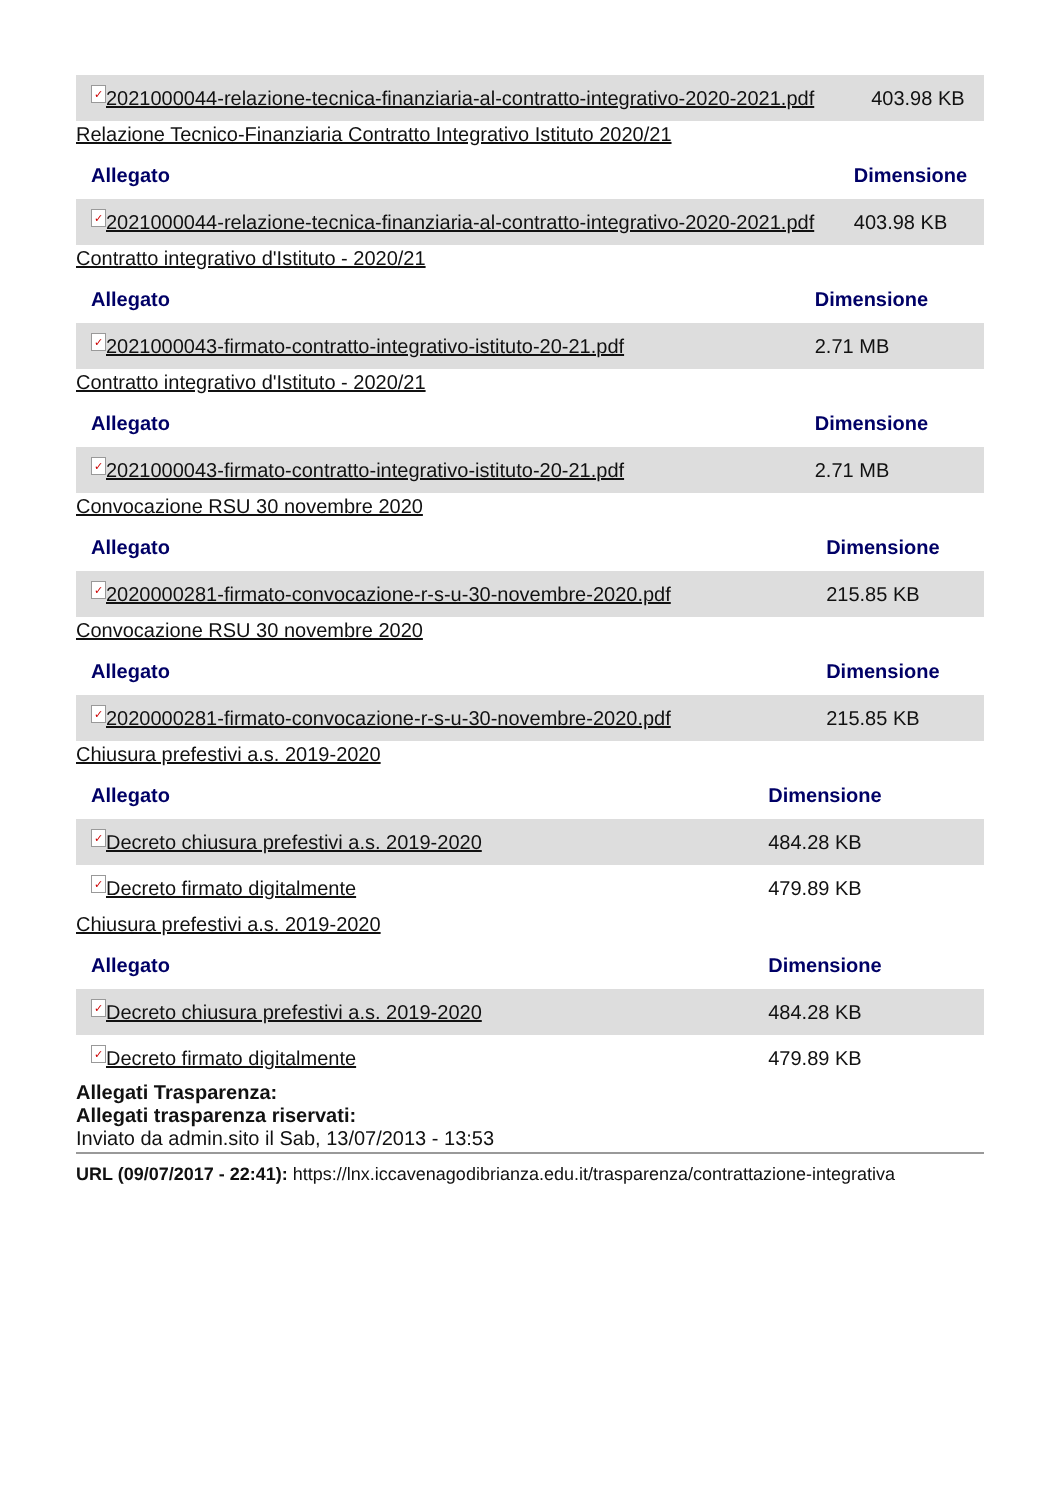| ✓ 2021000044-relazione-tecnica-finanziaria-al-contratto-integrativo-2020-2021.pdf | 403.98 KB |
Relazione Tecnico-Finanziaria Contratto Integrativo Istituto 2020/21
| Allegato | Dimensione |
| --- | --- |
| ✓ 2021000044-relazione-tecnica-finanziaria-al-contratto-integrativo-2020-2021.pdf | 403.98 KB |
Contratto integrativo d'Istituto - 2020/21
| Allegato | Dimensione |
| --- | --- |
| ✓ 2021000043-firmato-contratto-integrativo-istituto-20-21.pdf | 2.71 MB |
Contratto integrativo d'Istituto - 2020/21
| Allegato | Dimensione |
| --- | --- |
| ✓ 2021000043-firmato-contratto-integrativo-istituto-20-21.pdf | 2.71 MB |
Convocazione RSU 30 novembre 2020
| Allegato | Dimensione |
| --- | --- |
| ✓ 2020000281-firmato-convocazione-r-s-u-30-novembre-2020.pdf | 215.85 KB |
Convocazione RSU 30 novembre 2020
| Allegato | Dimensione |
| --- | --- |
| ✓ 2020000281-firmato-convocazione-r-s-u-30-novembre-2020.pdf | 215.85 KB |
Chiusura prefestivi a.s. 2019-2020
| Allegato | Dimensione |
| --- | --- |
| ✓ Decreto chiusura prefestivi a.s. 2019-2020 | 484.28 KB |
| ✓ Decreto firmato digitalmente | 479.89 KB |
Chiusura prefestivi a.s. 2019-2020
| Allegato | Dimensione |
| --- | --- |
| ✓ Decreto chiusura prefestivi a.s. 2019-2020 | 484.28 KB |
| ✓ Decreto firmato digitalmente | 479.89 KB |
Allegati Trasparenza:
Allegati trasparenza riservati:
Inviato da admin.sito il Sab, 13/07/2013 - 13:53
URL (09/07/2017 - 22:41): https://lnx.iccavenagodibrianza.edu.it/trasparenza/contrattazione-integrativa